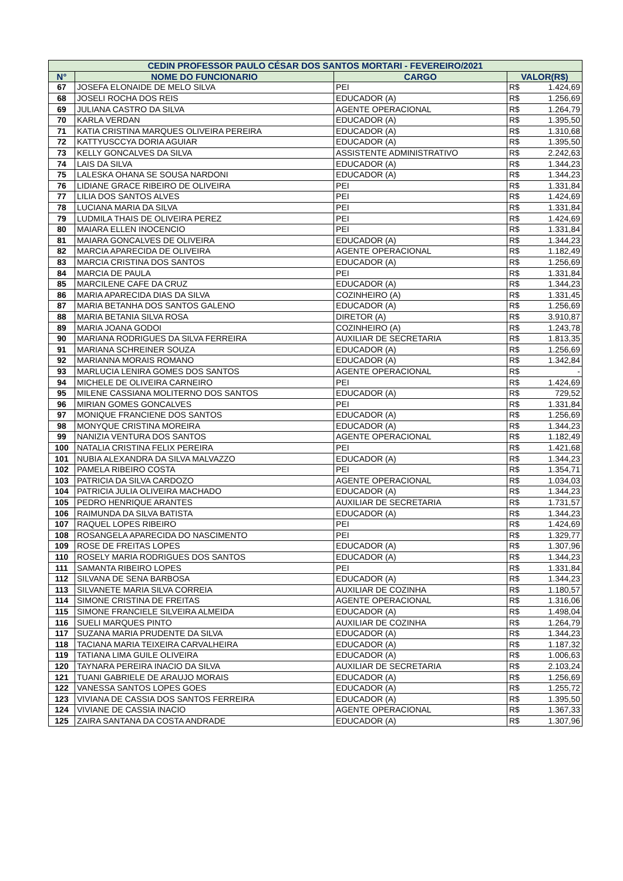| CEDIN PROFESSOR PAULO CÉSAR DOS SANTOS MORTARI - FEVEREIRO/2021 | | | | |
| --- | --- | --- | --- | --- |
| N° | NOME DO FUNCIONARIO | CARGO | VALOR(R$) | |
| 67 | JOSEFA ELONAIDE DE MELO SILVA | PEI | R$ | 1.424,69 |
| 68 | JOSELI ROCHA DOS REIS | EDUCADOR (A) | R$ | 1.256,69 |
| 69 | JULIANA CASTRO DA SILVA | AGENTE OPERACIONAL | R$ | 1.264,79 |
| 70 | KARLA VERDAN | EDUCADOR (A) | R$ | 1.395,50 |
| 71 | KATIA CRISTINA MARQUES OLIVEIRA PEREIRA | EDUCADOR (A) | R$ | 1.310,68 |
| 72 | KATTYUSCCYA DORIA AGUIAR | EDUCADOR (A) | R$ | 1.395,50 |
| 73 | KELLY GONCALVES DA SILVA | ASSISTENTE ADMINISTRATIVO | R$ | 2.242,63 |
| 74 | LAIS DA SILVA | EDUCADOR (A) | R$ | 1.344,23 |
| 75 | LALESKA OHANA SE SOUSA NARDONI | EDUCADOR (A) | R$ | 1.344,23 |
| 76 | LIDIANE GRACE RIBEIRO DE OLIVEIRA | PEI | R$ | 1.331,84 |
| 77 | LILIA DOS SANTOS ALVES | PEI | R$ | 1.424,69 |
| 78 | LUCIANA MARIA DA SILVA | PEI | R$ | 1.331,84 |
| 79 | LUDMILA THAIS DE OLIVEIRA PEREZ | PEI | R$ | 1.424,69 |
| 80 | MAIARA ELLEN INOCENCIO | PEI | R$ | 1.331,84 |
| 81 | MAIARA GONCALVES DE OLIVEIRA | EDUCADOR (A) | R$ | 1.344,23 |
| 82 | MARCIA APARECIDA DE OLIVEIRA | AGENTE OPERACIONAL | R$ | 1.182,49 |
| 83 | MARCIA CRISTINA DOS SANTOS | EDUCADOR (A) | R$ | 1.256,69 |
| 84 | MARCIA DE PAULA | PEI | R$ | 1.331,84 |
| 85 | MARCILENE CAFE DA CRUZ | EDUCADOR (A) | R$ | 1.344,23 |
| 86 | MARIA APARECIDA DIAS DA SILVA | COZINHEIRO (A) | R$ | 1.331,45 |
| 87 | MARIA BETANHA DOS SANTOS GALENO | EDUCADOR (A) | R$ | 1.256,69 |
| 88 | MARIA BETANIA SILVA ROSA | DIRETOR (A) | R$ | 3.910,87 |
| 89 | MARIA JOANA GODOI | COZINHEIRO (A) | R$ | 1.243,78 |
| 90 | MARIANA RODRIGUES DA SILVA FERREIRA | AUXILIAR DE SECRETARIA | R$ | 1.813,35 |
| 91 | MARIANA SCHREINER SOUZA | EDUCADOR (A) | R$ | 1.256,69 |
| 92 | MARIANNA MORAIS ROMANO | EDUCADOR (A) | R$ | 1.342,84 |
| 93 | MARLUCIA LENIRA GOMES DOS SANTOS | AGENTE OPERACIONAL | R$ | - |
| 94 | MICHELE DE OLIVEIRA CARNEIRO | PEI | R$ | 1.424,69 |
| 95 | MILENE CASSIANA MOLITERNO DOS SANTOS | EDUCADOR (A) | R$ | 729,52 |
| 96 | MIRIAN GOMES GONCALVES | PEI | R$ | 1.331,84 |
| 97 | MONIQUE FRANCIENE DOS SANTOS | EDUCADOR (A) | R$ | 1.256,69 |
| 98 | MONYQUE CRISTINA MOREIRA | EDUCADOR (A) | R$ | 1.344,23 |
| 99 | NANIZIA VENTURA DOS SANTOS | AGENTE OPERACIONAL | R$ | 1.182,49 |
| 100 | NATALIA CRISTINA FELIX PEREIRA | PEI | R$ | 1.421,68 |
| 101 | NUBIA ALEXANDRA DA SILVA MALVAZZO | EDUCADOR (A) | R$ | 1.344,23 |
| 102 | PAMELA RIBEIRO COSTA | PEI | R$ | 1.354,71 |
| 103 | PATRICIA DA SILVA CARDOZO | AGENTE OPERACIONAL | R$ | 1.034,03 |
| 104 | PATRICIA JULIA OLIVEIRA MACHADO | EDUCADOR (A) | R$ | 1.344,23 |
| 105 | PEDRO HENRIQUE ARANTES | AUXILIAR DE SECRETARIA | R$ | 1.731,57 |
| 106 | RAIMUNDA DA SILVA BATISTA | EDUCADOR (A) | R$ | 1.344,23 |
| 107 | RAQUEL LOPES RIBEIRO | PEI | R$ | 1.424,69 |
| 108 | ROSANGELA APARECIDA DO NASCIMENTO | PEI | R$ | 1.329,77 |
| 109 | ROSE DE FREITAS LOPES | EDUCADOR (A) | R$ | 1.307,96 |
| 110 | ROSELY MARIA RODRIGUES DOS SANTOS | EDUCADOR (A) | R$ | 1.344,23 |
| 111 | SAMANTA RIBEIRO LOPES | PEI | R$ | 1.331,84 |
| 112 | SILVANA DE SENA BARBOSA | EDUCADOR (A) | R$ | 1.344,23 |
| 113 | SILVANETE MARIA SILVA CORREIA | AUXILIAR DE COZINHA | R$ | 1.180,57 |
| 114 | SIMONE CRISTINA DE FREITAS | AGENTE OPERACIONAL | R$ | 1.316,06 |
| 115 | SIMONE FRANCIELE SILVEIRA ALMEIDA | EDUCADOR (A) | R$ | 1.498,04 |
| 116 | SUELI MARQUES PINTO | AUXILIAR DE COZINHA | R$ | 1.264,79 |
| 117 | SUZANA MARIA PRUDENTE DA SILVA | EDUCADOR (A) | R$ | 1.344,23 |
| 118 | TACIANA MARIA TEIXEIRA CARVALHEIRA | EDUCADOR (A) | R$ | 1.187,32 |
| 119 | TATIANA LIMA GUILE OLIVEIRA | EDUCADOR (A) | R$ | 1.006,63 |
| 120 | TAYNARA PEREIRA INACIO DA SILVA | AUXILIAR DE SECRETARIA | R$ | 2.103,24 |
| 121 | TUANI GABRIELE DE ARAUJO MORAIS | EDUCADOR (A) | R$ | 1.256,69 |
| 122 | VANESSA SANTOS LOPES GOES | EDUCADOR (A) | R$ | 1.255,72 |
| 123 | VIVIANA DE CASSIA DOS SANTOS FERREIRA | EDUCADOR (A) | R$ | 1.395,50 |
| 124 | VIVIANE DE CASSIA INACIO | AGENTE OPERACIONAL | R$ | 1.367,33 |
| 125 | ZAIRA SANTANA DA COSTA ANDRADE | EDUCADOR (A) | R$ | 1.307,96 |